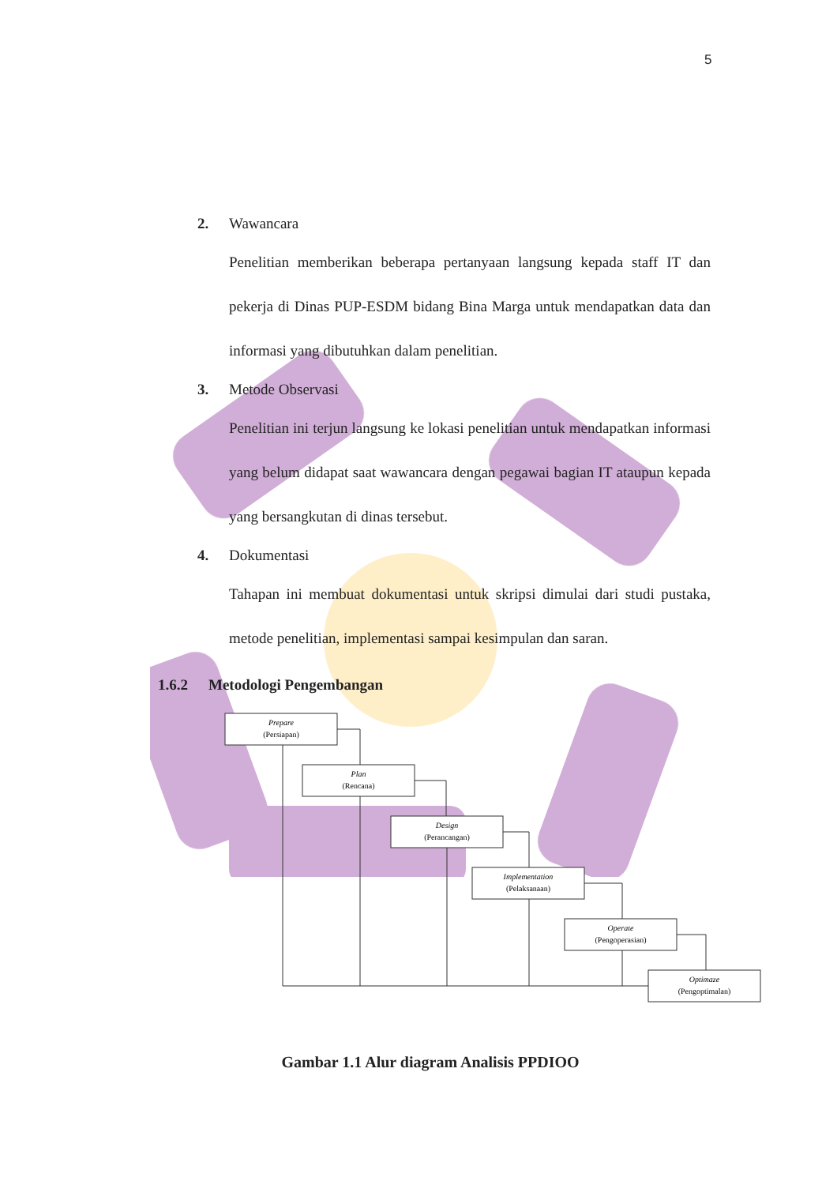5
2. Wawancara
Penelitian memberikan beberapa pertanyaan langsung kepada staff IT dan pekerja di Dinas PUP-ESDM bidang Bina Marga untuk mendapatkan data dan informasi yang dibutuhkan dalam penelitian.
3. Metode Observasi
Penelitian ini terjun langsung ke lokasi penelitian untuk mendapatkan informasi yang belum didapat saat wawancara dengan pegawai bagian IT ataupun kepada yang bersangkutan di dinas tersebut.
4. Dokumentasi
Tahapan ini membuat dokumentasi untuk skripsi dimulai dari studi pustaka, metode penelitian, implementasi sampai kesimpulan dan saran.
1.6.2 Metodologi Pengembangan
Prepare
(Persiapan)
Plan
(Rencana)
Design
(Perancangan)
Implementation
(Pelaksanaan)
Operate
(Pengoperasian)
Optimaze
(Pengoptimalan)
Gambar 1.1 Alur diagram Analisis PPDIOO